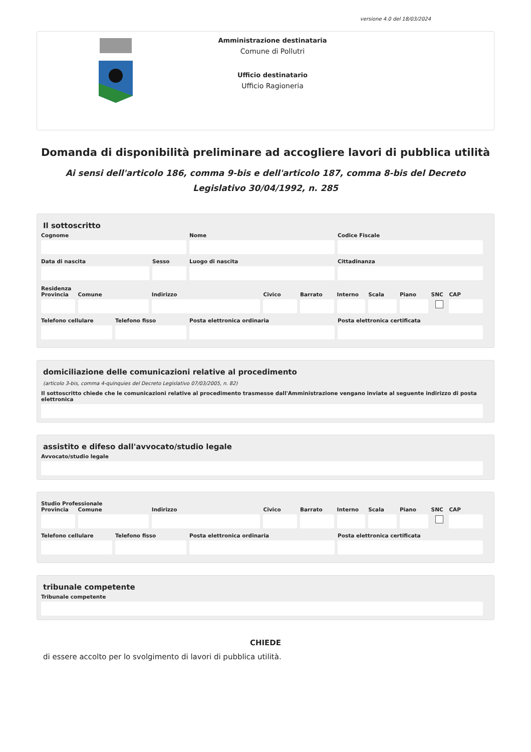versione 4.0 del 18/03/2024
Amministrazione destinataria
Comune di Pollutri
Ufficio destinatario
Ufficio Ragioneria
Domanda di disponibilità preliminare ad accogliere lavori di pubblica utilità
Ai sensi dell'articolo 186, comma 9-bis e dell'articolo 187, comma 8-bis del Decreto Legislativo 30/04/1992, n. 285
Il sottoscritto
Cognome Nome Codice Fiscale
Data di nascita Sesso Luogo di nascita Cittadinanza
Residenza
Provincia Comune Indirizzo Civico Barrato Interno Scala Piano SNC CAP
Telefono cellulare Telefono fisso Posta elettronica ordinaria Posta elettronica certificata
domiciliazione delle comunicazioni relative al procedimento
(articolo 3-bis, comma 4-quinquies del Decreto Legislativo 07/03/2005, n. 82)
Il sottoscritto chiede che le comunicazioni relative al procedimento trasmesse dall'Amministrazione vengano inviate al seguente indirizzo di posta elettronica
assistito e difeso dall'avvocato/studio legale
Avvocato/studio legale
Studio Professionale
Provincia Comune Indirizzo Civico Barrato Interno Scala Piano SNC CAP
Telefono cellulare Telefono fisso Posta elettronica ordinaria Posta elettronica certificata
tribunale competente
Tribunale competente
CHIEDE
di essere accolto per lo svolgimento di lavori di pubblica utilità.